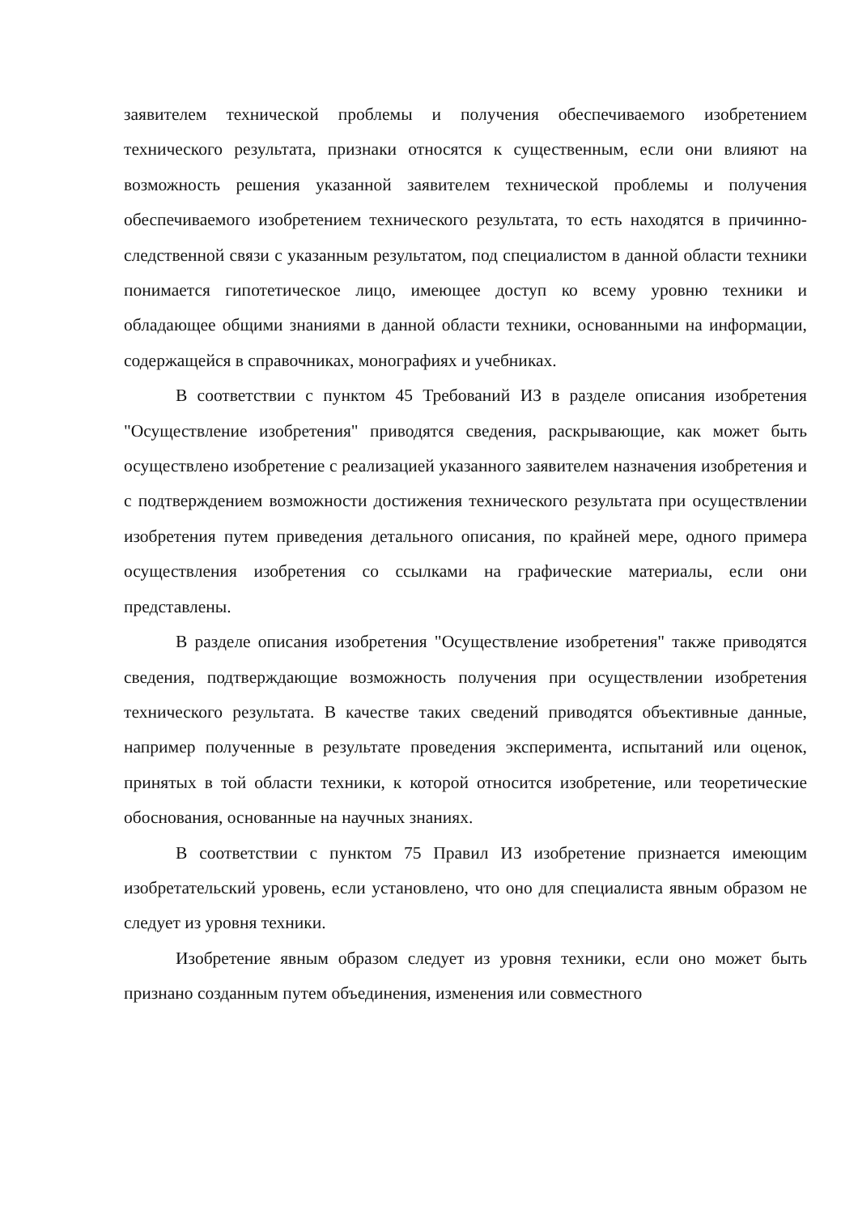заявителем технической проблемы и получения обеспечиваемого изобретением технического результата, признаки относятся к существенным, если они влияют на возможность решения указанной заявителем технической проблемы и получения обеспечиваемого изобретением технического результата, то есть находятся в причинно-следственной связи с указанным результатом, под специалистом в данной области техники понимается гипотетическое лицо, имеющее доступ ко всему уровню техники и обладающее общими знаниями в данной области техники, основанными на информации, содержащейся в справочниках, монографиях и учебниках.
В соответствии с пунктом 45 Требований ИЗ в разделе описания изобретения "Осуществление изобретения" приводятся сведения, раскрывающие, как может быть осуществлено изобретение с реализацией указанного заявителем назначения изобретения и с подтверждением возможности достижения технического результата при осуществлении изобретения путем приведения детального описания, по крайней мере, одного примера осуществления изобретения со ссылками на графические материалы, если они представлены.
В разделе описания изобретения "Осуществление изобретения" также приводятся сведения, подтверждающие возможность получения при осуществлении изобретения технического результата. В качестве таких сведений приводятся объективные данные, например полученные в результате проведения эксперимента, испытаний или оценок, принятых в той области техники, к которой относится изобретение, или теоретические обоснования, основанные на научных знаниях.
В соответствии с пунктом 75 Правил ИЗ изобретение признается имеющим изобретательский уровень, если установлено, что оно для специалиста явным образом не следует из уровня техники.
Изобретение явным образом следует из уровня техники, если оно может быть признано созданным путем объединения, изменения или совместного